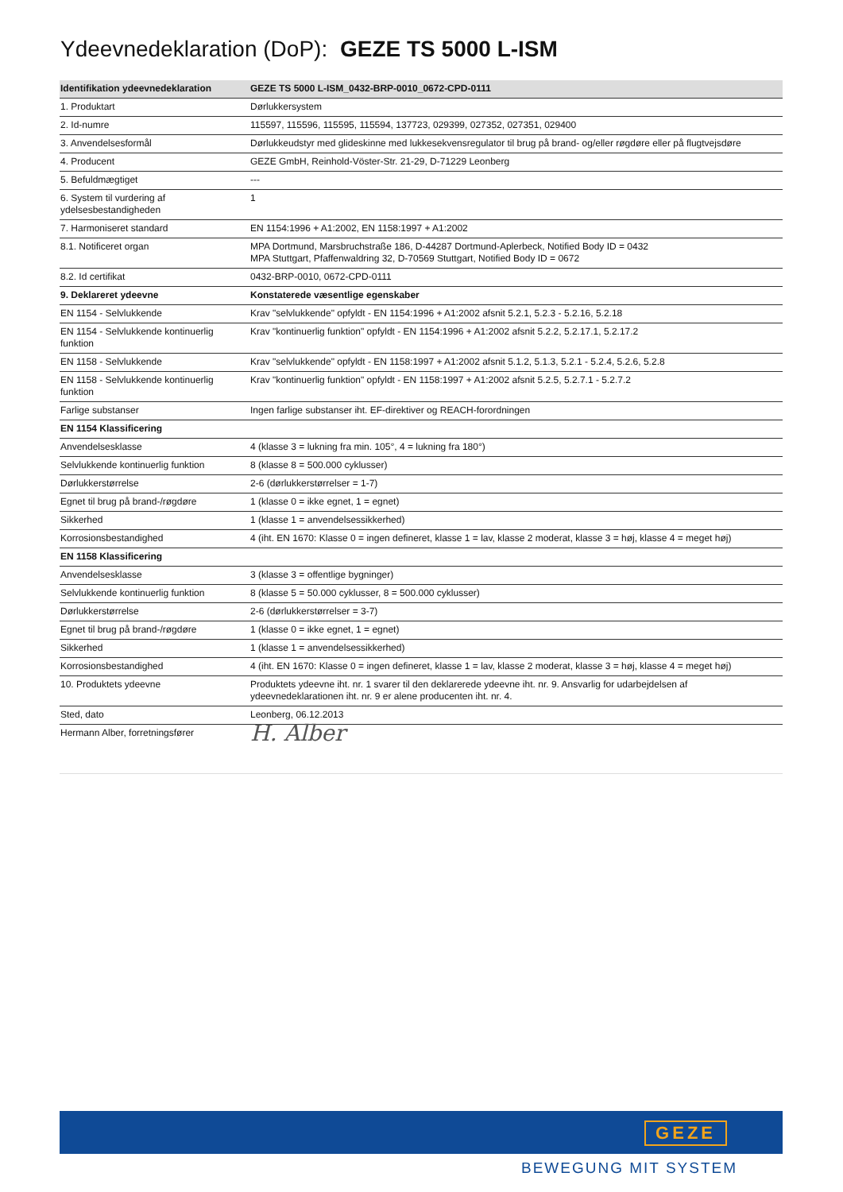Ydeevnedeklaration (DoP): GEZE TS 5000 L-ISM
| Identifikation ydeevnedeklaration | GEZE TS 5000 L-ISM_0432-BRP-0010_0672-CPD-0111 |
| --- | --- |
| 1. Produktart | Dørlukkersystem |
| 2. Id-numre | 115597, 115596, 115595, 115594, 137723, 029399, 027352, 027351, 029400 |
| 3. Anvendelsesformål | Dørlukkeudstyr med glideskinne med lukkesekvensregulator til brug på brand- og/eller røgdøre eller på flugtvejsdøre |
| 4. Producent | GEZE GmbH, Reinhold-Vöster-Str. 21-29, D-71229 Leonberg |
| 5. Befuldmægtiget | --- |
| 6. System til vurdering af ydelsesbestandigheden | 1 |
| 7. Harmoniseret standard | EN 1154:1996 + A1:2002, EN 1158:1997 + A1:2002 |
| 8.1. Notificeret organ | MPA Dortmund, Marsbruchstraße 186, D-44287 Dortmund-Aplerbeck, Notified Body ID = 0432 MPA Stuttgart, Pfaffenwaldring 32, D-70569 Stuttgart, Notified Body ID = 0672 |
| 8.2. Id certifikat | 0432-BRP-0010, 0672-CPD-0111 |
| 9. Deklareret ydeevne | Konstaterede væsentlige egenskaber |
| EN 1154 - Selvlukkende | Krav "selvlukkende" opfyldt - EN 1154:1996 + A1:2002 afsnit 5.2.1, 5.2.3 - 5.2.16, 5.2.18 |
| EN 1154 - Selvlukkende kontinuerlig funktion | Krav "kontinuerlig funktion" opfyldt - EN 1154:1996 + A1:2002 afsnit 5.2.2, 5.2.17.1, 5.2.17.2 |
| EN 1158 - Selvlukkende | Krav "selvlukkende" opfyldt - EN 1158:1997 + A1:2002 afsnit 5.1.2, 5.1.3, 5.2.1 - 5.2.4, 5.2.6, 5.2.8 |
| EN 1158 - Selvlukkende kontinuerlig funktion | Krav "kontinuerlig funktion" opfyldt - EN 1158:1997 + A1:2002 afsnit 5.2.5, 5.2.7.1 - 5.2.7.2 |
| Farlige substanser | Ingen farlige substanser iht. EF-direktiver og REACH-forordningen |
| EN 1154 Klassificering | |
| Anvendelsesklasse | 4 (klasse 3 = lukning fra min. 105°, 4 = lukning fra 180°) |
| Selvlukkende kontinuerlig funktion | 8 (klasse 8 = 500.000 cyklusser) |
| Dørlukkerstørrelse | 2-6 (dørlukkerstørrelser = 1-7) |
| Egnet til brug på brand-/røgdøre | 1 (klasse 0 = ikke egnet, 1 = egnet) |
| Sikkerhed | 1 (klasse 1 = anvendelsessikkerhed) |
| Korrosionsbestandighed | 4 (iht. EN 1670: Klasse 0 = ingen defineret, klasse 1 = lav, klasse 2 moderat, klasse 3 = høj, klasse 4 = meget høj) |
| EN 1158 Klassificering | |
| Anvendelsesklasse | 3 (klasse 3 = offentlige bygninger) |
| Selvlukkende kontinuerlig funktion | 8 (klasse 5 = 50.000 cyklusser, 8 = 500.000 cyklusser) |
| Dørlukkerstørrelse | 2-6 (dørlukkerstørrelser = 3-7) |
| Egnet til brug på brand-/røgdøre | 1 (klasse 0 = ikke egnet, 1 = egnet) |
| Sikkerhed | 1 (klasse 1 = anvendelsessikkerhed) |
| Korrosionsbestandighed | 4 (iht. EN 1670: Klasse 0 = ingen defineret, klasse 1 = lav, klasse 2 moderat, klasse 3 = høj, klasse 4 = meget høj) |
| 10. Produktets ydeevne | Produktets ydeevne iht. nr. 1 svarer til den deklarerede ydeevne iht. nr. 9. Ansvarlig for udarbejdelsen af ydeevnedeklarationen iht. nr. 9 er alene producenten iht. nr. 4. |
| Sted, dato | Leonberg, 06.12.2013 |
| Hermann Alber, forretningsfører | H. Alber |
GEZE
BEWEGUNG MIT SYSTEM